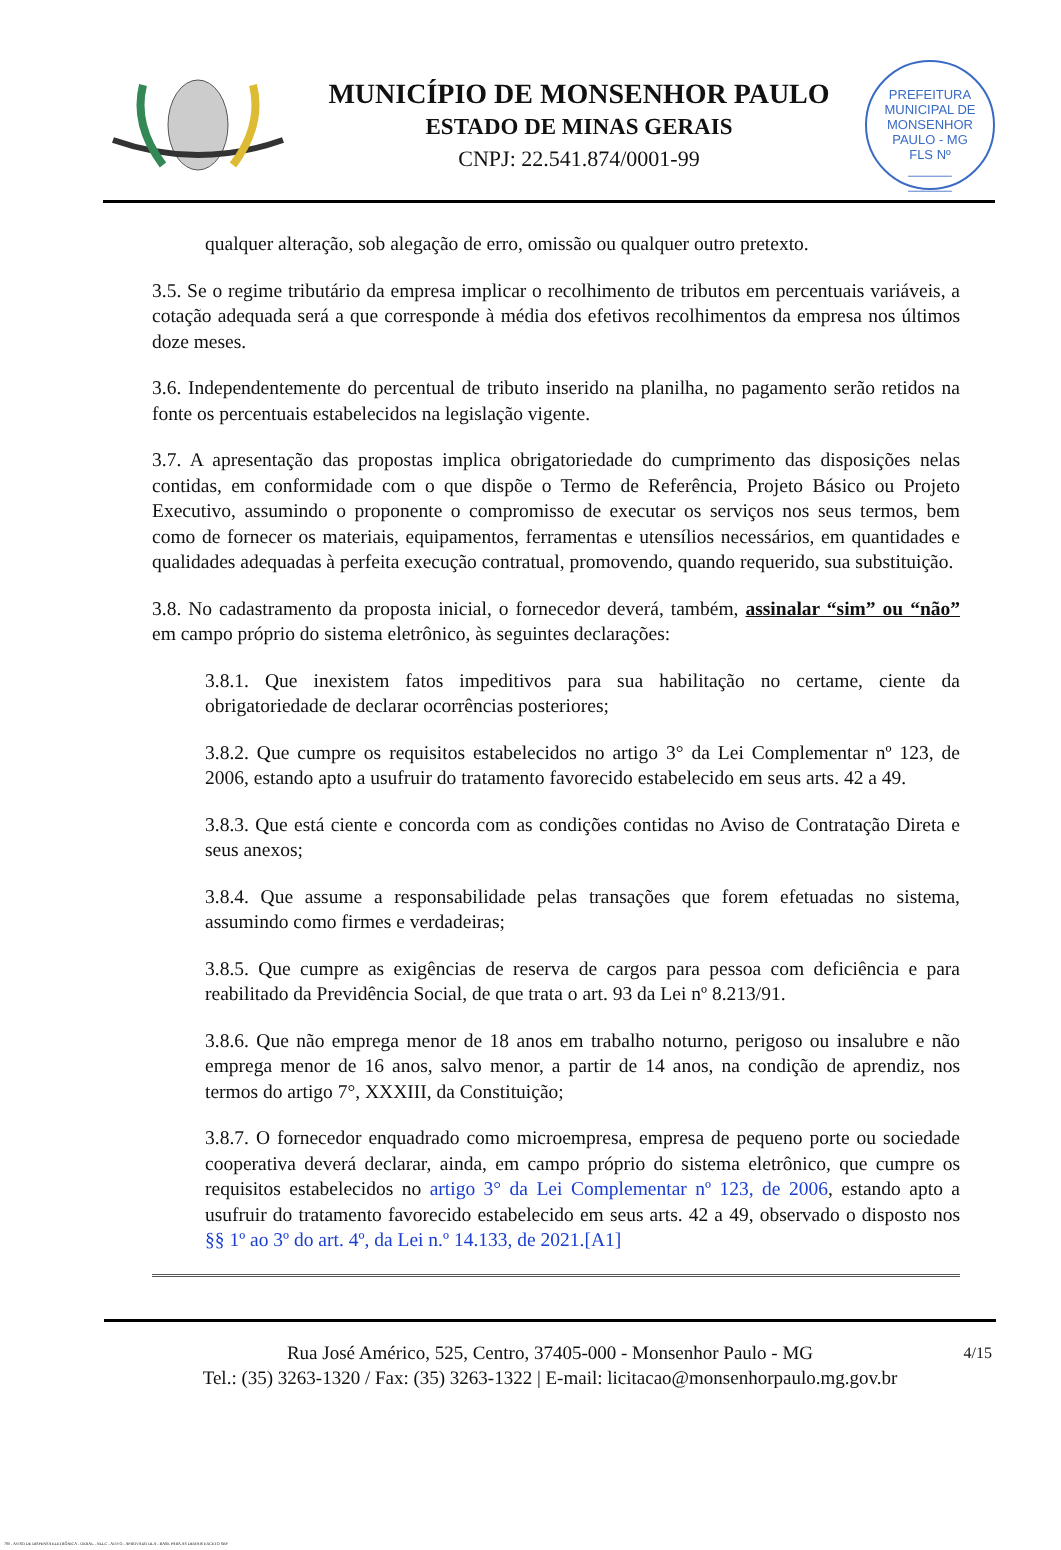MUNICÍPIO DE MONSENHOR PAULO
ESTADO DE MINAS GERAIS
CNPJ: 22.541.874/0001-99
PREFEITURA MUNICIPAL DE MONSENHOR PAULO - MG
FLS Nº
______
______
qualquer alteração, sob alegação de erro, omissão ou qualquer outro pretexto.
3.5. Se o regime tributário da empresa implicar o recolhimento de tributos em percentuais variáveis, a cotação adequada será a que corresponde à média dos efetivos recolhimentos da empresa nos últimos doze meses.
3.6. Independentemente do percentual de tributo inserido na planilha, no pagamento serão retidos na fonte os percentuais estabelecidos na legislação vigente.
3.7. A apresentação das propostas implica obrigatoriedade do cumprimento das disposições nelas contidas, em conformidade com o que dispõe o Termo de Referência, Projeto Básico ou Projeto Executivo, assumindo o proponente o compromisso de executar os serviços nos seus termos, bem como de fornecer os materiais, equipamentos, ferramentas e utensílios necessários, em quantidades e qualidades adequadas à perfeita execução contratual, promovendo, quando requerido, sua substituição.
3.8. No cadastramento da proposta inicial, o fornecedor deverá, também, assinalar “sim” ou “não” em campo próprio do sistema eletrônico, às seguintes declarações:
3.8.1. Que inexistem fatos impeditivos para sua habilitação no certame, ciente da obrigatoriedade de declarar ocorrências posteriores;
3.8.2. Que cumpre os requisitos estabelecidos no artigo 3° da Lei Complementar nº 123, de 2006, estando apto a usufruir do tratamento favorecido estabelecido em seus arts. 42 a 49.
3.8.3. Que está ciente e concorda com as condições contidas no Aviso de Contratação Direta e seus anexos;
3.8.4. Que assume a responsabilidade pelas transações que forem efetuadas no sistema, assumindo como firmes e verdadeiras;
3.8.5. Que cumpre as exigências de reserva de cargos para pessoa com deficiência e para reabilitado da Previdência Social, de que trata o art. 93 da Lei nº 8.213/91.
3.8.6. Que não emprega menor de 18 anos em trabalho noturno, perigoso ou insalubre e não emprega menor de 16 anos, salvo menor, a partir de 14 anos, na condição de aprendiz, nos termos do artigo 7°, XXXIII, da Constituição;
3.8.7. O fornecedor enquadrado como microempresa, empresa de pequeno porte ou sociedade cooperativa deverá declarar, ainda, em campo próprio do sistema eletrônico, que cumpre os requisitos estabelecidos no artigo 3° da Lei Complementar nº 123, de 2006, estando apto a usufruir do tratamento favorecido estabelecido em seus arts. 42 a 49, observado o disposto nos §§ 1º ao 3º do art. 4º, da Lei n.º 14.133, de 2021.[A1]
4/15 Rua José Américo, 525, Centro, 37405-000 - Monsenhor Paulo - MG
Tel.: (35) 3263-1320 / Fax: (35) 3263-1322 | E-mail: licitacao@monsenhorpaulo.mg.gov.br
780 - AVISO DE DISPENSA ELETRÔNICA - GERAL - NLLC - ATIVO - APROVADO DLA - BASE PARA AS DEMAIS EXCETO SRP